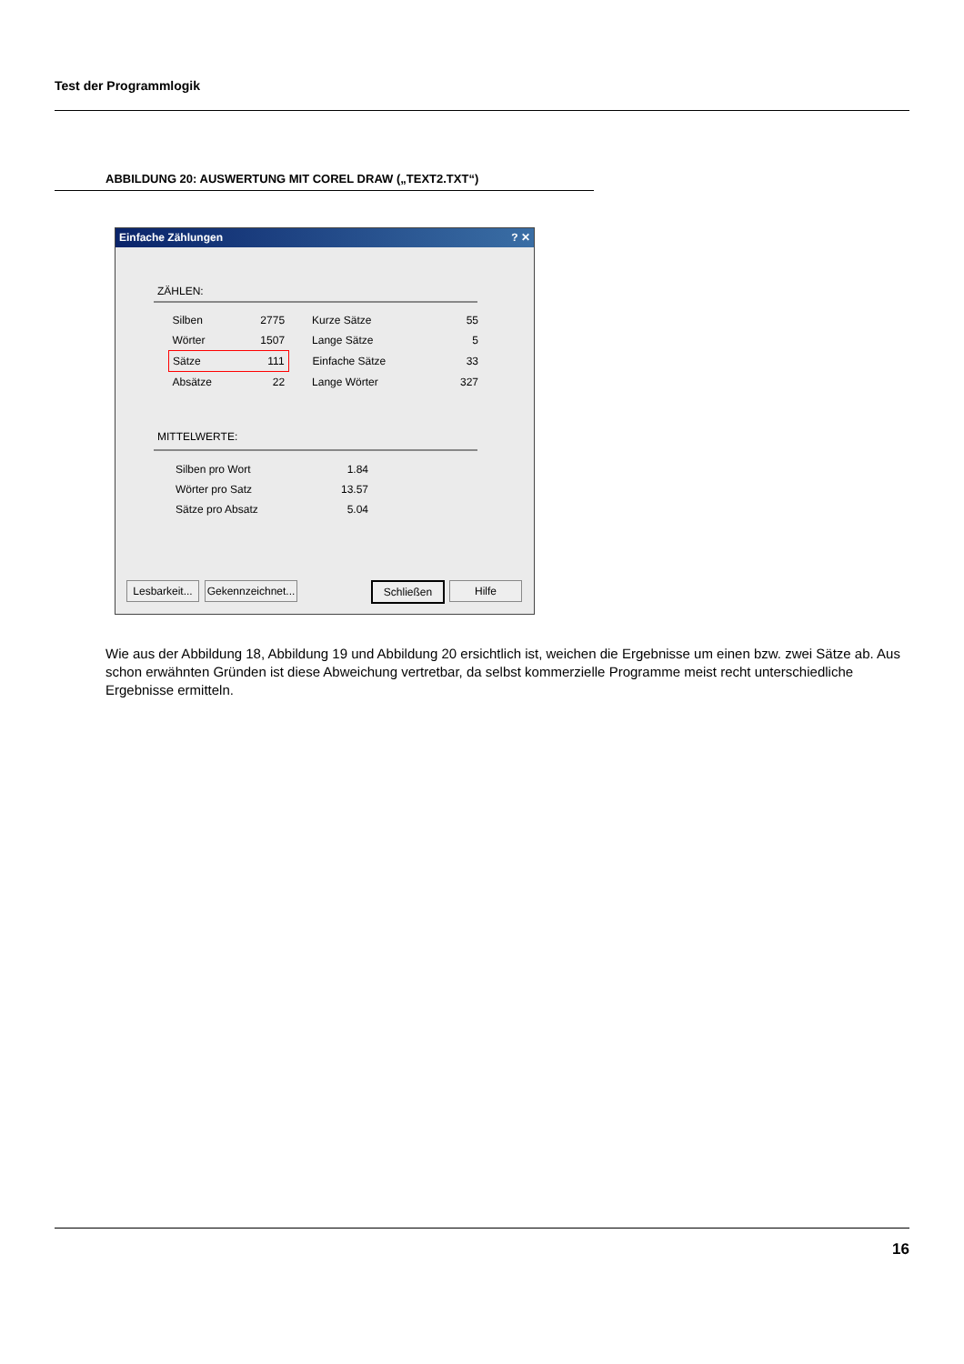Test der Programmlogik
ABBILDUNG 20: AUSWERTUNG MIT COREL DRAW („TEXT2.TXT“)
Einfache Zählungen ? ✕
ZÄHLEN:
| Silben | 2775 | Kurze Sätze | 55 |
| Wörter | 1507 | Lange Sätze | 5 |
| Sätze | 111 | Einfache Sätze | 33 |
| Absätze | 22 | Lange Wörter | 327 |
MITTELWERTE:
| Silben pro Wort | 1.84 |
| Wörter pro Satz | 13.57 |
| Sätze pro Absatz | 5.04 |
Lesbarkeit...
Gekennzeichnet...
Schließen Hilfe
Wie aus der Abbildung 18, Abbildung 19 und Abbildung 20 ersichtlich ist, weichen die Ergebnisse um einen bzw. zwei Sätze ab. Aus schon erwähnten Gründen ist diese Abweichung vertretbar, da selbst kommerzielle Programme meist recht unterschiedliche Ergebnisse ermitteln.
16